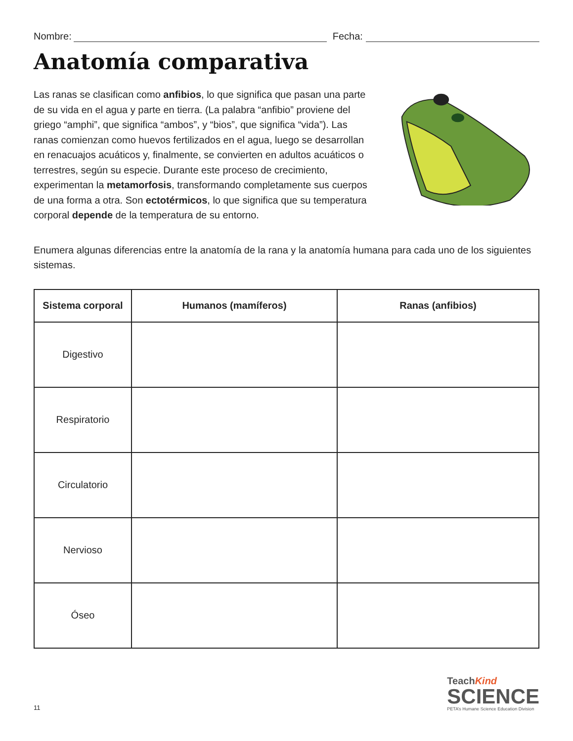Nombre:
Fecha:
Anatomía comparativa
Las ranas se clasifican como anfibios, lo que significa que pasan una parte de su vida en el agua y parte en tierra. (La palabra “anfibio” proviene del griego “amphi”, que significa “ambos”, y “bios”, que significa “vida”). Las ranas comienzan como huevos fertilizados en el agua, luego se desarrollan en renacuajos acuáticos y, finalmente, se convierten en adultos acuáticos o terrestres, según su especie. Durante este proceso de crecimiento, experimentan la metamorfosis, transformando completamente sus cuerpos de una forma a otra. Son ectotérmicos, lo que significa que su temperatura corporal depende de la temperatura de su entorno.
Enumera algunas diferencias entre la anatomía de la rana y la anatomía humana para cada uno de los siguientes sistemas.
| Sistema corporal | Humanos (mamíferos) | Ranas (anfibios) |
| --- | --- | --- |
| Digestivo | | |
| Respiratorio | | |
| Circulatorio | | |
| Nervioso | | |
| Óseo | | |
11
TeachKind
SCIENCE
PETA’s Humane Science Education Division